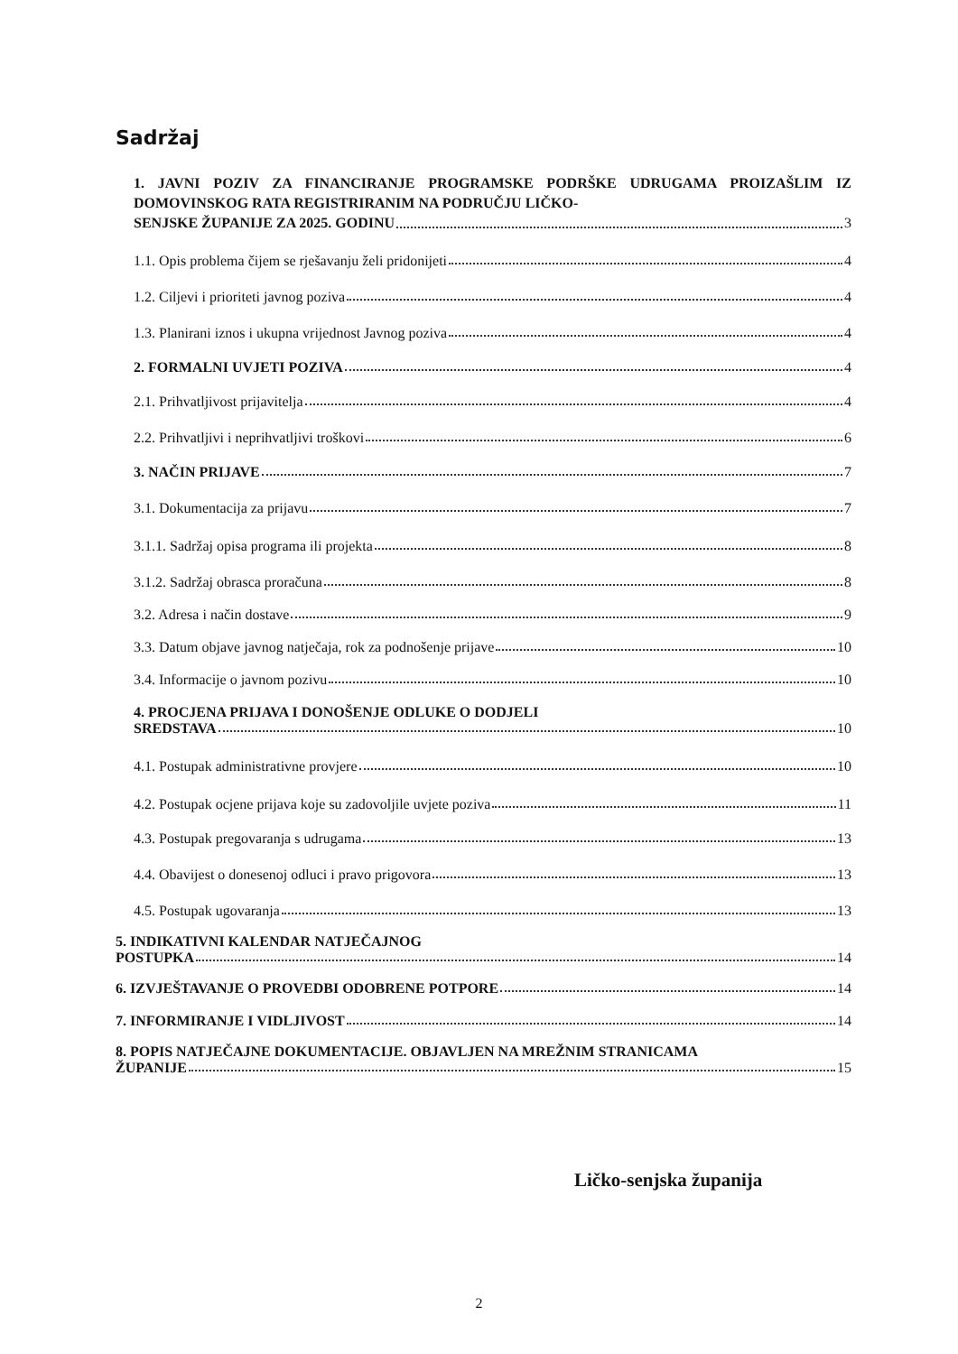Sadržaj
1. JAVNI POZIV ZA FINANCIRANJE PROGRAMSKE PODRŠKE UDRUGAMA PROIZAŠLIM IZ DOMOVINSKOG RATA REGISTRIRANIM NA PODRUČJU LIČKO-
SENJSKE ŽUPANIJE ZA 2025. GODINU 3
1.1. Opis problema čijem se rješavanju želi pridonijeti 4
1.2. Ciljevi i prioriteti javnog poziva 4
1.3. Planirani iznos i ukupna vrijednost Javnog poziva 4
2. FORMALNI UVJETI POZIVA 4
2.1. Prihvatljivost prijavitelja 4
2.2. Prihvatljivi i neprihvatljivi troškovi 6
3. NAČIN PRIJAVE 7
3.1. Dokumentacija za prijavu 7
3.1.1. Sadržaj opisa programa ili projekta 8
3.1.2. Sadržaj obrasca proračuna 8
3.2. Adresa i način dostave 9
3.3. Datum objave javnog natječaja, rok za podnošenje prijave 10
3.4. Informacije o javnom pozivu 10
4. PROCJENA PRIJAVA I DONOŠENJE ODLUKE O DODJELI
SREDSTAVA 10
4.1. Postupak administrativne provjere 10
4.2. Postupak ocjene prijava koje su zadovoljile uvjete poziva 11
4.3. Postupak pregovaranja s udrugama 13
4.4. Obavijest o donesenoj odluci i pravo prigovora 13
4.5. Postupak ugovaranja 13
5. INDIKATIVNI KALENDAR NATJEČAJNOG
POSTUPKA 14
6. IZVJEŠTAVANJE O PROVEDBI ODOBRENE POTPORE 14
7. INFORMIRANJE I VIDLJIVOST 14
8. POPIS NATJEČAJNE DOKUMENTACIJE. OBJAVLJEN NA MREŽNIM STRANICAMA
ŽUPANIJE 15
Ličko-senjska županija
2